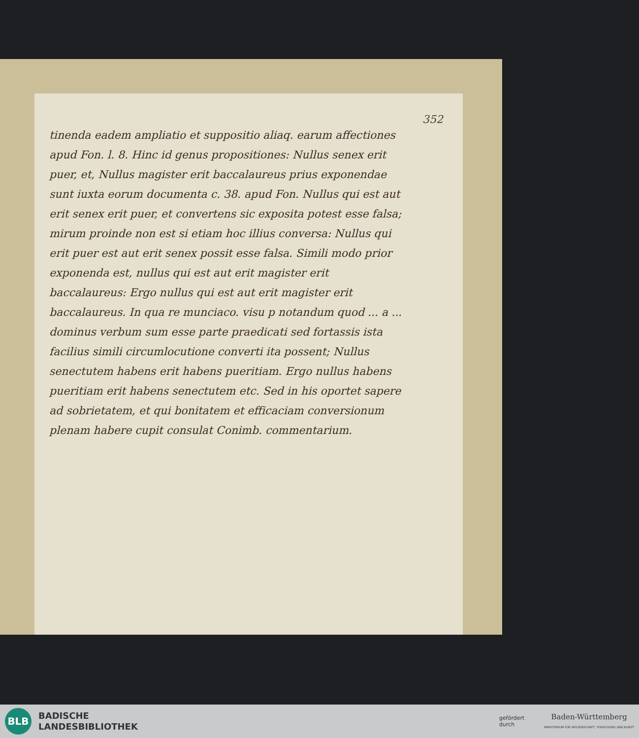352
tinenda eadem ampliatio et suppositio aliaq. earum affectiones apud Fon. l. 8. Hinc id genus propositiones: Nullus senex erit puer, et, Nullus magister erit baccalaureus prius exponendae sunt iuxta eorum documenta c. 38. apud Fon. Nullus qui est aut erit senex erit puer, et convertens sic exposita potest esse falsa; mirum proinde non est si etiam hoc illius conversa: Nullus qui erit puer est aut erit senex possit esse falsa. Simili modo prior exponenda est, nullus qui est aut erit magister erit baccalaureus: Ergo nullus qui est aut erit magister erit baccalaureus. In qua re munciaco. visu p notandum quod ... a ... dominus verbum sum esse parte praedicati sed fortassis ista facilius simili circumlocutione converti ita possent; Nullus senectutem habens erit habens pueritiam. Ergo nullus habens pueritiam erit habens senectutem etc. Sed in his oportet sapere ad sobrietatem, et qui bonitatem et efficaciam conversionum plenam habere cupit consulat Conimb. commentarium.
BLB
BADISCHE
LANDESBIBLIOTHEK
gefördert
durch
Baden-Württemberg
MINISTERIUM FÜR WISSENSCHAFT, FORSCHUNG UND KUNST